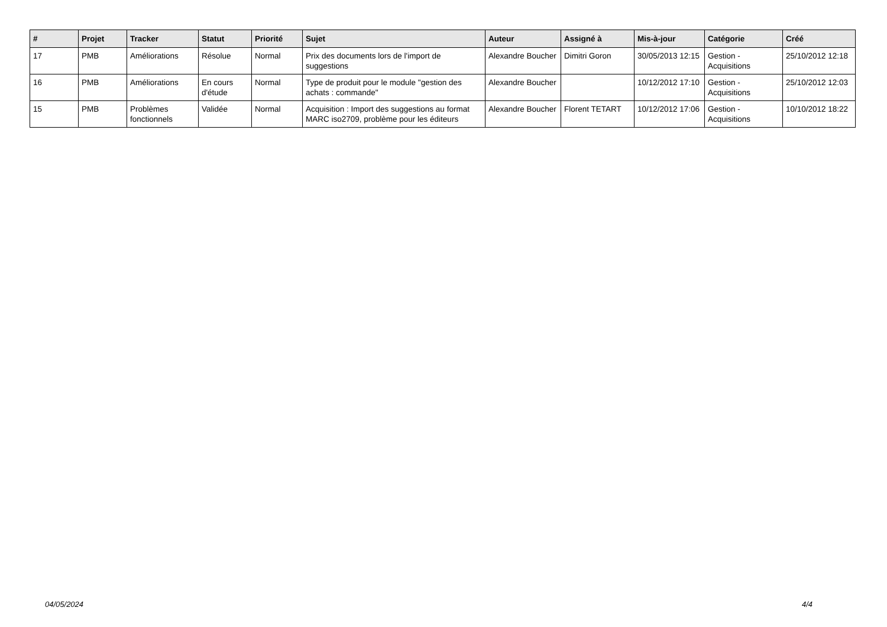| # | Projet | Tracker | Statut | Priorité | Sujet | Auteur | Assigné à | Mis-à-jour | Catégorie | Créé |
| --- | --- | --- | --- | --- | --- | --- | --- | --- | --- | --- |
| 17 | PMB | Améliorations | Résolue | Normal | Prix des documents lors de l'import de suggestions | Alexandre Boucher | Dimitri Goron | 30/05/2013 12:15 | Gestion - Acquisitions | 25/10/2012 12:18 |
| 16 | PMB | Améliorations | En cours d'étude | Normal | Type de produit pour le module "gestion des achats : commande" | Alexandre Boucher | | 10/12/2012 17:10 | Gestion - Acquisitions | 25/10/2012 12:03 |
| 15 | PMB | Problèmes fonctionnels | Validée | Normal | Acquisition : Import des suggestions au format MARC iso2709, problème pour les éditeurs | Alexandre Boucher | Florent TETART | 10/12/2012 17:06 | Gestion - Acquisitions | 10/10/2012 18:22 |
04/05/2024 4/4